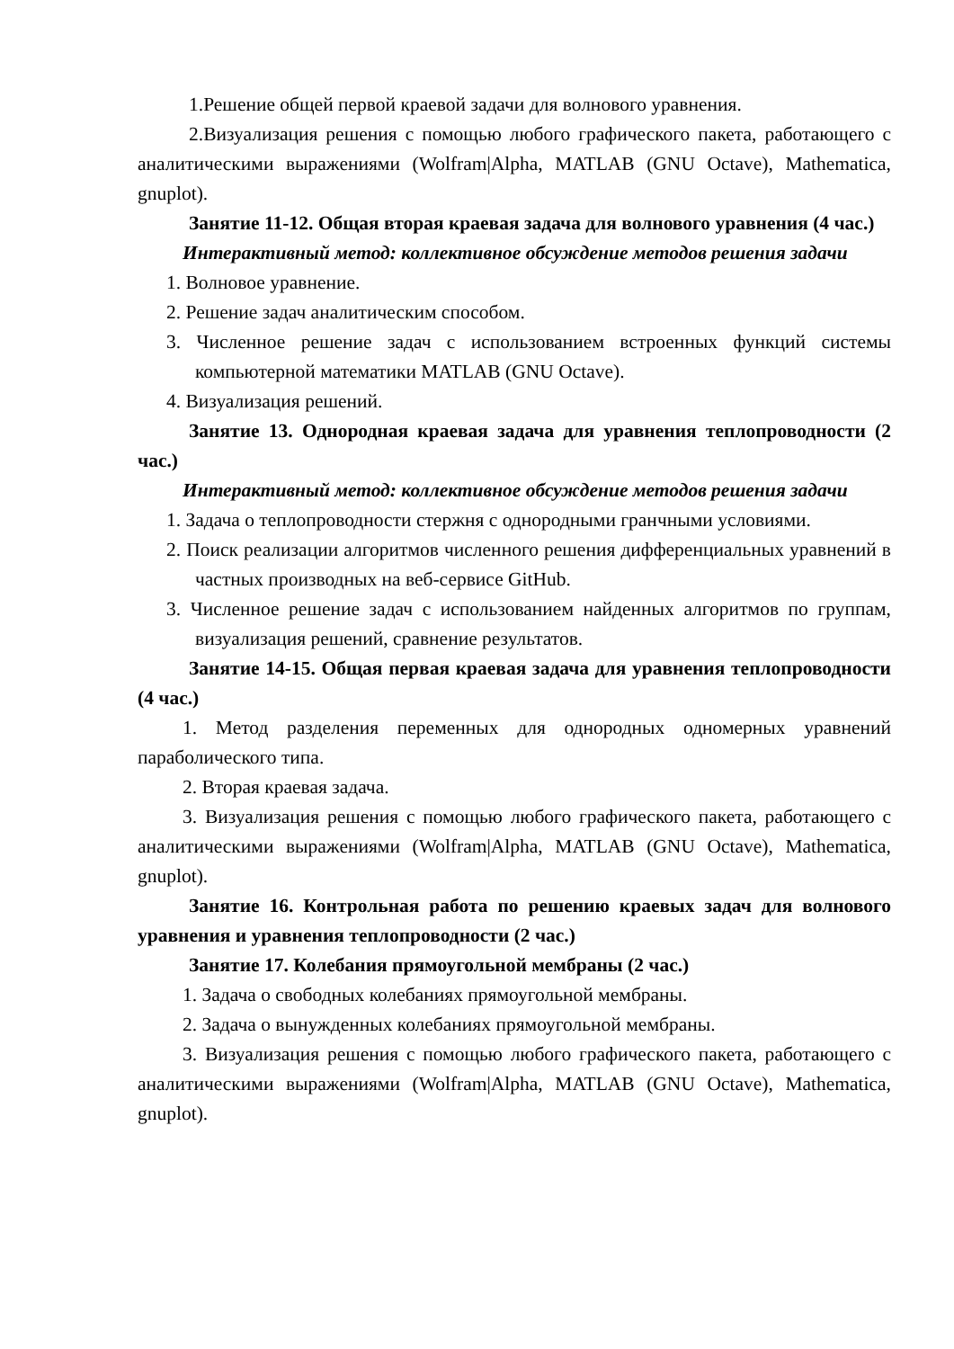1.Решение общей первой краевой задачи для волнового уравнения.
2.Визуализация решения с помощью любого графического пакета, работающего с аналитическими выражениями (Wolfram|Alpha, MATLAB (GNU Octave), Mathematica, gnuplot).
Занятие 11-12. Общая вторая краевая задача для волнового уравнения (4 час.)
Интерактивный метод: коллективное обсуждение методов решения задачи
1. Волновое уравнение.
2. Решение задач аналитическим способом.
3. Численное решение задач с использованием встроенных функций системы компьютерной математики MATLAB (GNU Octave).
4. Визуализация решений.
Занятие 13. Однородная краевая задача для уравнения теплопроводности (2 час.)
Интерактивный метод: коллективное обсуждение методов решения задачи
1. Задача о теплопроводности стержня с однородными гранчными условиями.
2. Поиск реализации алгоритмов численного решения дифференциальных уравнений в частных производных на веб-сервисе GitHub.
3. Численное решение задач с использованием найденных алгоритмов по группам, визуализация решений, сравнение результатов.
Занятие 14-15. Общая первая краевая задача для уравнения теплопроводности (4 час.)
1. Метод разделения переменных для однородных одномерных уравнений параболического типа.
2. Вторая краевая задача.
3. Визуализация решения с помощью любого графического пакета, работающего с аналитическими выражениями (Wolfram|Alpha, MATLAB (GNU Octave), Mathematica, gnuplot).
Занятие 16. Контрольная работа по решению краевых задач для волнового уравнения и уравнения теплопроводности (2 час.)
Занятие 17. Колебания прямоугольной мембраны (2 час.)
1. Задача о свободных колебаниях прямоугольной мембраны.
2. Задача о вынужденных колебаниях прямоугольной мембраны.
3. Визуализация решения с помощью любого графического пакета, работающего с аналитическими выражениями (Wolfram|Alpha, MATLAB (GNU Octave), Mathematica, gnuplot).